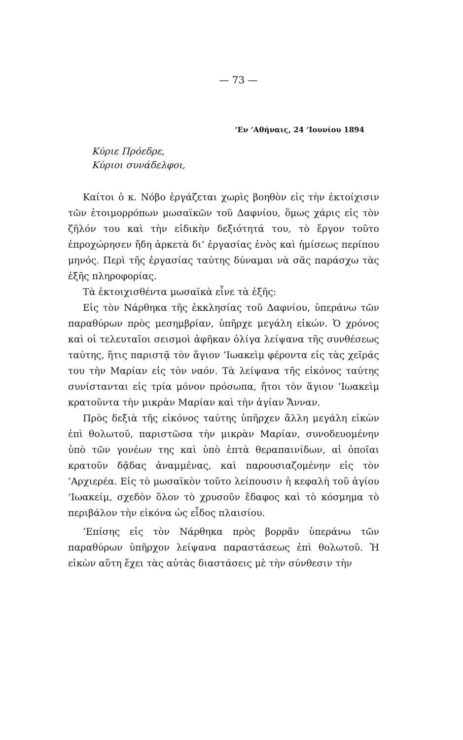— 73 —
’Εν ’Αθήναις, 24 ’Ιουνίου 1894
Κύριε Πρόεδρε,
Κύριοι συνάδελφοι,
Καίτοι ὁ κ. Νόβο ἐργάζεται χωρὶς βοηθὸν εἰς τὴν ἐκτοίχισιν τῶν ἑτοιμορρόπων μωσαϊκῶν τοῦ Δαφνίου, ὅμως χάρις εἰς τὸν ζῆλόν του καὶ τὴν εἰδικὴν δεξιότητά του, τὸ ἔργον τοῦτο ἐπροχώρησεν ἤδη ἀρκετὰ δι’ ἐργασίας ἑνὸς καὶ ἡμίσεως περίπου μηνός. Περὶ τῆς ἐργασίας ταύτης δύναμαι νὰ σᾶς παράσχω τὰς ἑξῆς πληροφορίας.
Τὰ ἐκτοιχισθέντα μωσαϊκὰ εἶνε τὰ ἑξῆς:
Εἰς τὸν Νάρθηκα τῆς ἐκκλησίας τοῦ Δαφνίου, ὑπεράνω τῶν παραθύρων πρὸς μεσημβρίαν, ὑπῆρχε μεγάλη εἰκών. Ὁ χρόνος καὶ οἱ τελευταῖοι σεισμοὶ ἀφῆκαν ὀλίγα λείψανα τῆς συνθέσεως ταύτης, ἥτις παριστᾷ τὸν ἅγιον ’Ιωακεὶμ φέροντα εἰς τὰς χεῖράς του τὴν Μαρίαν εἰς τὸν ναόν. Τὰ λείψανα τῆς εἰκόνος ταύτης συνίστανται εἰς τρία μόνον πρόσωπα, ἤτοι τὸν ἅγιον ’Ιωακεὶμ κρατοῦντα τὴν μικρὰν Μαρίαν καὶ τὴν ἁγίαν Ἄνναν.
Πρὸς δεξιὰ τῆς εἰκόνος ταύτης ὑπῆρχεν ἄλλη μεγάλη εἰκὼν ἐπὶ θολωτοῦ, παριστῶσα τὴν μικρὰν Μαρίαν, συνοδευομένην ὑπὸ τῶν γονέων της καὶ ὑπὸ ἑπτὰ θεραπαινίδων, αἱ ὁποῖαι κρατοῦν δᾷδας ἀναμμένας, καὶ παρουσιαζομένην εἰς τὸν ’Αρχιερέα. Εἰς τὸ μωσαϊκὸν τοῦτο λείπουσιν ἡ κεφαλὴ τοῦ ἁγίου ’Ιωακείμ, σχεδὸν ὅλον τὸ χρυσοῦν ἔδαφος καὶ τὸ κόσμημα τὸ περιβάλον τὴν εἰκόνα ὡς εἶδος πλαισίου.
’Επίσης εἰς τὸν Νάρθηκα πρὸς βορρᾶν ὑπεράνω τῶν παραθύρων ὑπῆρχον λείψανα παραστάσεως ἐπὶ θολωτοῦ. Ἡ εἰκὼν αὕτη ἔχει τὰς αὐτὰς διαστάσεις μὲ τὴν σύνθεσιν τὴν